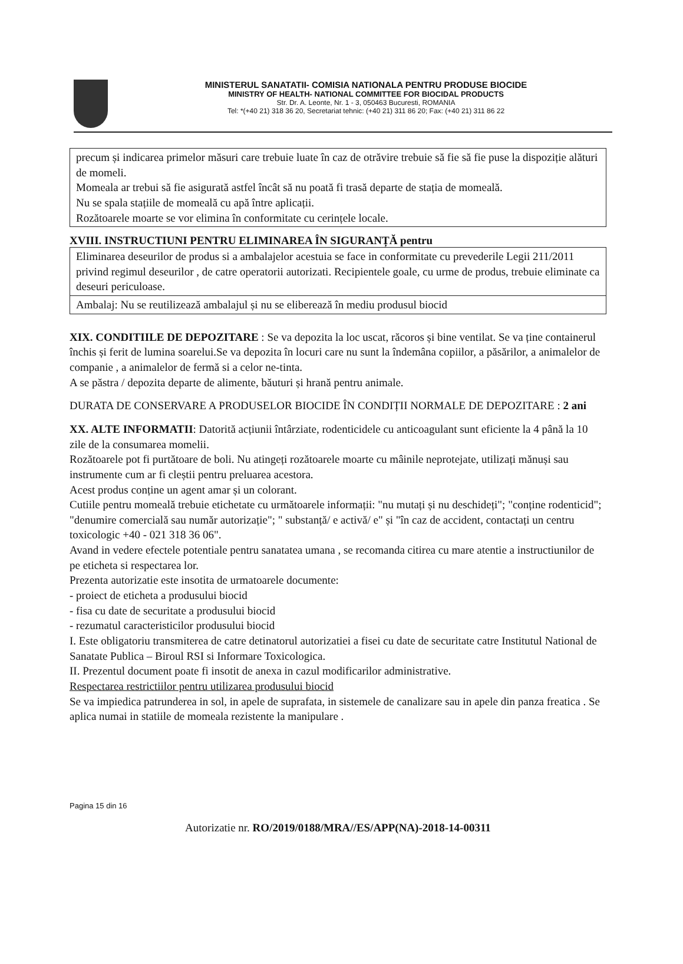MINISTERUL SANATATII- COMISIA NATIONALA PENTRU PRODUSE BIOCIDE
MINISTRY OF HEALTH- NATIONAL COMMITTEE FOR BIOCIDAL PRODUCTS
Str. Dr. A. Leonte, Nr. 1 - 3, 050463 Bucuresti, ROMANIA
Tel: *(+40 21) 318 36 20, Secretariat tehnic: (+40 21) 311 86 20; Fax: (+40 21) 311 86 22
precum și indicarea primelor măsuri care trebuie luate în caz de otrăvire trebuie să fie să fie puse la dispoziție alături de momeli.
Momeala ar trebui să fie asigurată astfel încât să nu poată fi trasă departe de stația de momeală.
Nu se spala stațiile de momeală cu apă între aplicații.
Rozătoarele moarte se vor elimina în conformitate cu cerințele locale.
XVIII. INSTRUCTIUNI PENTRU ELIMINAREA ÎN SIGURANȚĂ pentru
| Eliminarea deseurilor de produs si a ambalajelor acestuia se face in conformitate cu prevederile Legii 211/2011 privind regimul deseurilor , de catre operatorii autorizati. Recipientele goale, cu urme de produs, trebuie eliminate ca deseuri periculoase. |
| Ambalaj: Nu se reutilizează ambalajul și nu se eliberează în mediu produsul biocid |
XIX. CONDITIILE DE DEPOZITARE : Se va depozita la loc uscat, răcoros și bine ventilat. Se va ține containerul închis și ferit de lumina soarelui.Se va depozita în locuri care nu sunt la îndemâna copiilor, a păsărilor, a animalelor de companie , a animalelor de fermă si a celor ne-tinta.
A se păstra / depozita departe de alimente, băuturi și hrană pentru animale.
DURATA DE CONSERVARE A PRODUSELOR BIOCIDE ÎN CONDIȚII NORMALE DE DEPOZITARE : 2 ani
XX. ALTE INFORMATII: Datorită acțiunii întârziate, rodenticidele cu anticoagulant sunt eficiente la 4 până la 10 zile de la consumarea momelii.
Rozătoarele pot fi purtătoare de boli. Nu atingeți rozătoarele moarte cu mâinile neprotejate, utilizați mănuși sau instrumente cum ar fi cleștii pentru preluarea acestora.
Acest produs conține un agent amar și un colorant.
Cutiile pentru momeală trebuie etichetate cu următoarele informații: "nu mutați și nu deschideți"; "conține rodenticid"; "denumire comercială sau număr autorizație"; " substanță/ e activă/ e" și "în caz de accident, contactați un centru toxicologic +40 - 021 318 36 06".
Avand in vedere efectele potentiale pentru sanatatea umana , se recomanda citirea cu mare atentie a instructiunilor de pe eticheta si respectarea lor.
Prezenta autorizatie este insotita de urmatoarele documente:
- proiect de eticheta a produsului biocid
- fisa cu date de securitate a produsului biocid
- rezumatul caracteristicilor produsului biocid
I. Este obligatoriu transmiterea de catre detinatorul autorizatiei a fisei cu date de securitate catre Institutul National de Sanatate Publica – Biroul RSI si Informare Toxicologica.
II. Prezentul document poate fi insotit de anexa in cazul modificarilor administrative.
Respectarea restrictiilor pentru utilizarea produsului biocid
Se va impiedica patrunderea in sol, in apele de suprafata, in sistemele de canalizare sau in apele din panza freatica . Se aplica numai in statiile de momeala rezistente la manipulare .
Pagina 15 din 16
Autorizatie nr. RO/2019/0188/MRA//ES/APP(NA)-2018-14-00311